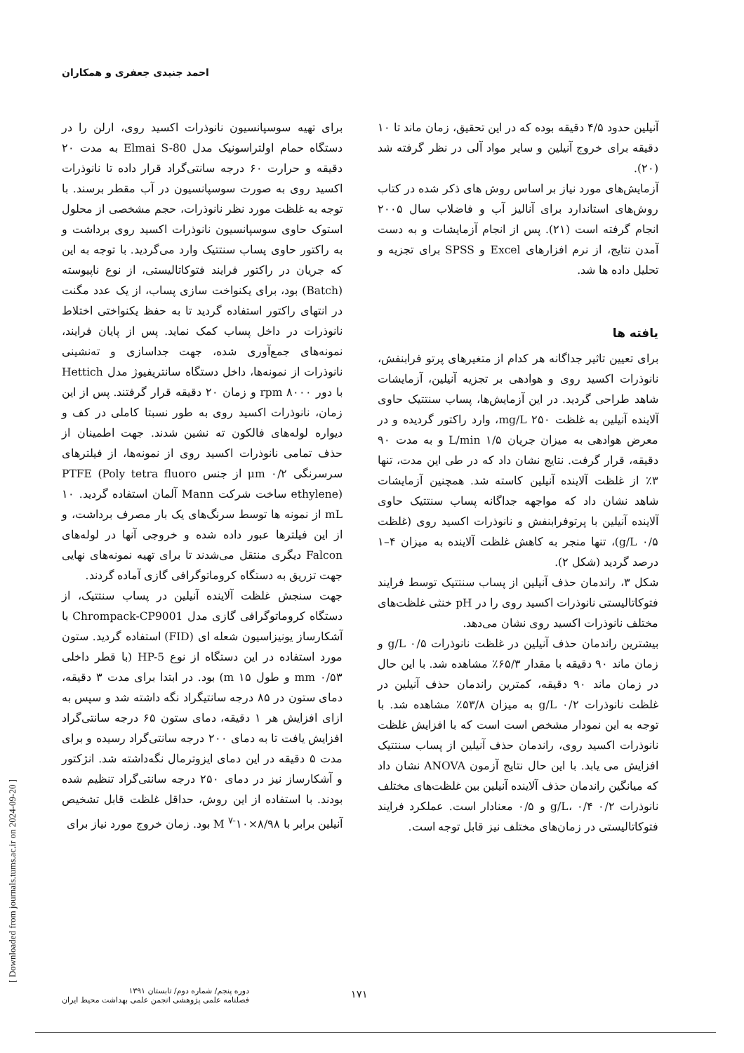احمد جنیدی جعفری و همکاران
برای تهیه سوسپانسیون نانوذرات اکسید روی، ارلن را در دستگاه حمام اولتراسونیک مدل Elmai S-80 به مدت ۲۰ دقیقه و حرارت ۶۰ درجه سانتی‌گراد قرار داده تا نانوذرات اکسید روی به صورت سوسپانسیون در آب مقطر برسند. با توجه به غلظت مورد نظر نانوذرات، حجم مشخصی از محلول استوک حاوی سوسپانسیون نانوذرات اکسید روی برداشت و به راکتور حاوی پساب سنتتیک وارد می‌گردید. با توجه به این که جریان در راکتور فرایند فتوکاتالیستی، از نوع ناپیوسته (Batch) بود، برای یکنواخت سازی پساب، از یک عدد مگنت در انتهای راکتور استفاده گردید تا به حفظ یکنواختی اختلاط نانوذرات در داخل پساب کمک نماید. پس از پایان فرایند، نمونه‌های جمع‌آوری شده، جهت جداسازی و ته‌نشینی نانوذرات از نمونه‌ها، داخل دستگاه سانتریفیوژ مدل Hettich با دور ۸۰۰۰ rpm و زمان ۲۰ دقیقه قرار گرفتند. پس از این زمان، نانوذرات اکسید روی به طور نسبتا کاملی در کف و دیواره لوله‌های فالکون ته نشین شدند. جهت اطمینان از حذف تمامی نانوذرات اکسید روی از نمونه‌ها، از فیلترهای سرسرنگی ۰/۲ μm از جنس PTFE (Poly tetra fluoro ethylene) ساخت شرکت Mann آلمان استفاده گردید. ۱۰ mL از نمونه ها توسط سرنگ‌های یک بار مصرف برداشت، و از این فیلترها عبور داده شده و خروجی آنها در لوله‌های Falcon دیگری منتقل می‌شدند تا برای تهیه نمونه‌های نهایی جهت تزریق به دستگاه کروماتوگرافی گازی آماده گردند.
جهت سنجش غلظت آلاینده آنیلین در پساب سنتتیک، از دستگاه کروماتوگرافی گازی مدل Chrompack-CP9001 با آشکارساز یونیزاسیون شعله ای (FID) استفاده گردید. ستون مورد استفاده در این دستگاه از نوع HP-5 (با قطر داخلی ۰/۵۳ mm و طول ۱۵ m) بود. در ابتدا برای مدت ۳ دقیقه، دمای ستون در ۸۵ درجه سانتیگراد نگه داشته شد و سپس به ازای افزایش هر ۱ دقیقه، دمای ستون ۶۵ درجه سانتی‌گراد افزایش یافت تا به دمای ۲۰۰ درجه سانتی‌گراد رسیده و برای مدت ۵ دقیقه در این دمای ایزوترمال نگه‌داشته شد. انژکتور و آشکارساز نیز در دمای ۲۵۰ درجه سانتی‌گراد تنظیم شده بودند. با استفاده از این روش، حداقل غلظت قابل تشخیص آنیلین برابر با ۸/۹۸×۱۰<sup>-۷</sup> M بود. زمان خروج مورد نیاز برای
آنیلین حدود ۴/۵ دقیقه بوده که در این تحقیق، زمان ماند تا ۱۰ دقیقه برای خروج آنیلین و سایر مواد آلی در نظر گرفته شد (۲۰).
آزمایش‌های مورد نیاز بر اساس روش های ذکر شده در کتاب روش‌های استاندارد برای آنالیز آب و فاضلاب سال ۲۰۰۵ انجام گرفته است (۲۱). پس از انجام آزمایشات و به دست آمدن نتایج، از نرم افزارهای Excel و SPSS برای تجزیه و تحلیل داده ها شد.
یافته ها
برای تعیین تاثیر جداگانه هر کدام از متغیرهای پرتو فرابنفش، نانوذرات اکسید روی و هوادهی بر تجزیه آنیلین، آزمایشات شاهد طراحی گردید. در این آزمایش‌ها، پساب سنتتیک حاوی آلاینده آنیلین به غلظت ۲۵۰ mg/L، وارد راکتور گردیده و در معرض هوادهی به میزان جریان ۱/۵ L/min و به مدت ۹۰ دقیقه، قرار گرفت. نتایج نشان داد که در طی این مدت، تنها ۳٪ از غلظت آلاینده آنیلین کاسته شد. همچنین آزمایشات شاهد نشان داد که مواجهه جداگانه پساب سنتتیک حاوی آلاینده آنیلین با پرتوفرابنفش و نانوذرات اکسید روی (غلظت g/L ۰/۵)، تنها منجر به کاهش غلظت آلاینده به میزان ۴–۱ درصد گردید (شکل ۲).
شکل ۳، راندمان حذف آنیلین از پساب سنتتیک توسط فرایند فتوکاتالیستی نانوذرات اکسید روی را در pH خنثی غلظت‌های مختلف نانوذرات اکسید روی نشان می‌دهد.
بیشترین راندمان حذف آنیلین در غلظت نانوذرات ۰/۵ g/L و زمان ماند ۹۰ دقیقه با مقدار ۶۵/۳٪ مشاهده شد. با این حال در زمان ماند ۹۰ دقیقه، کمترین راندمان حذف آنیلین در غلظت نانوذرات ۰/۲ g/L به میزان ۵۳/۸٪ مشاهده شد. با توجه به این نمودار مشخص است است که با افزایش غلظت نانوذرات اکسید روی، راندمان حذف آنیلین از پساب سنتتیک افزایش می یابد. با این حال نتایج آزمون ANOVA نشان داد که میانگین راندمان حذف آلاینده آنیلین بین غلظت‌های مختلف نانوذرات ۰/۲ g/L، ۰/۴ و ۰/۵ معنادار است. عملکرد فرایند فتوکاتالیستی در زمان‌های مختلف نیز قابل توجه است.
[ Downloaded from journals.tums.ac.ir on 2024-09-20 ]
دوره پنجم/ شماره دوم/ تابستان ۱۳۹۱
فصلنامه علمی پژوهشی انجمن علمی بهداشت محیط ایران
۱۷۱